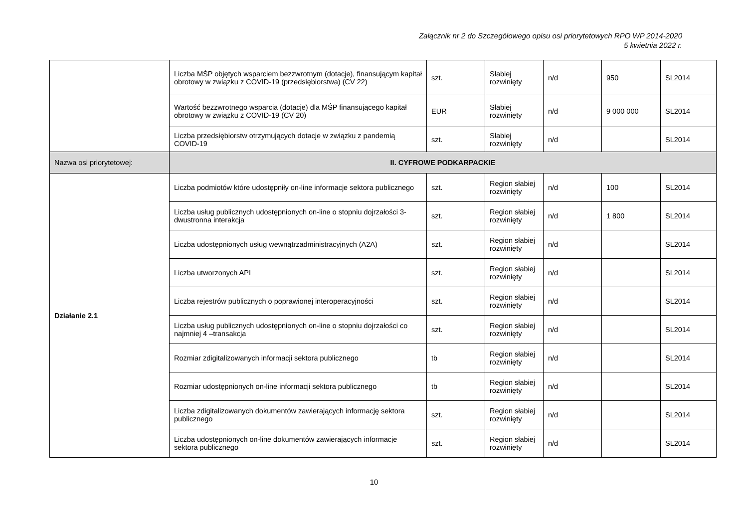Załącznik nr 2 do Szczegółowego opisu osi priorytetowych RPO WP 2014-2020
5 kwietnia 2022 r.
| | Liczba MŚP objętych wsparciem bezzwrotnym (dotacje), finansującym kapitał obrotowy w związku z COVID-19 (przedsiębiorstwa) (CV 22) | szt. | Słabiej rozwinięty | n/d | 950 | SL2014 |
| | Wartość bezzwrotnego wsparcia (dotacje) dla MŚP finansującego kapitał obrotowy w związku z COVID-19 (CV 20) | EUR | Słabiej rozwinięty | n/d | 9 000 000 | SL2014 |
| | Liczba przedsiębiorstw otrzymujących dotacje w związku z pandemią COVID-19 | szt. | Słabiej rozwinięty | n/d | | SL2014 |
| Nazwa osi priorytetowej: | II. CYFROWE PODKARPACKIE | | | | | |
| Działanie 2.1 | Liczba podmiotów które udostępniły on-line informacje sektora publicznego | szt. | Region słabiej rozwinięty | n/d | 100 | SL2014 |
| | Liczba usług publicznych udostępnionych on-line o stopniu dojrzałości 3-dwustronna interakcja | szt. | Region słabiej rozwinięty | n/d | 1 800 | SL2014 |
| | Liczba udostępnionych usług wewnątrzadministracyjnych (A2A) | szt. | Region słabiej rozwinięty | n/d | | SL2014 |
| | Liczba utworzonych API | szt. | Region słabiej rozwinięty | n/d | | SL2014 |
| | Liczba rejestrów publicznych o poprawionej interoperacyjności | szt. | Region słabiej rozwinięty | n/d | | SL2014 |
| | Liczba usług publicznych udostępnionych on-line o stopniu dojrzałości co najmniej 4 –transakcja | szt. | Region słabiej rozwinięty | n/d | | SL2014 |
| | Rozmiar zdigitalizowanych informacji sektora publicznego | tb | Region słabiej rozwinięty | n/d | | SL2014 |
| | Rozmiar udostępnionych on-line informacji sektora publicznego | tb | Region słabiej rozwinięty | n/d | | SL2014 |
| | Liczba zdigitalizowanych dokumentów zawierających informację sektora publicznego | szt. | Region słabiej rozwinięty | n/d | | SL2014 |
| | Liczba udostępnionych on-line dokumentów zawierających informacje sektora publicznego | szt. | Region słabiej rozwinięty | n/d | | SL2014 |
10